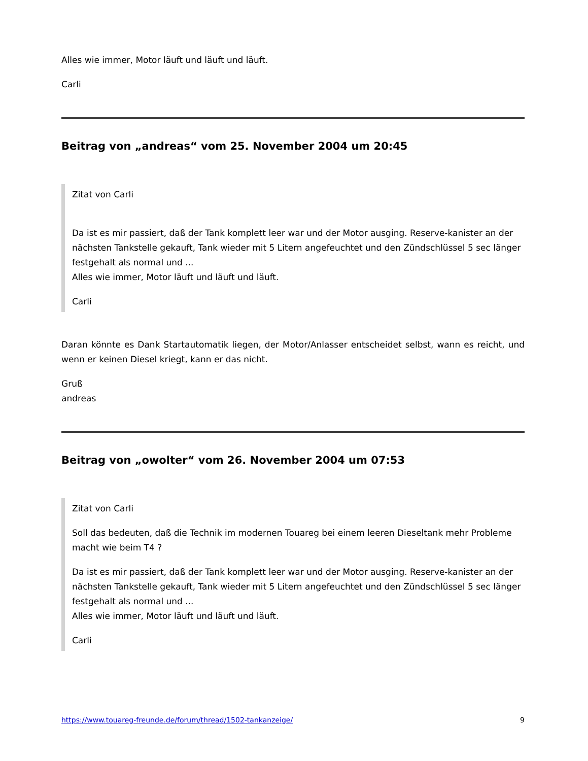Alles wie immer, Motor läuft und läuft und läuft.
Carli
Beitrag von „andreas“ vom 25. November 2004 um 20:45
Zitat von Carli
Da ist es mir passiert, daß der Tank komplett leer war und der Motor ausging. Reserve-kanister an der nächsten Tankstelle gekauft, Tank wieder mit 5 Litern angefeuchtet und den Zündschlüssel 5 sec länger festgehalt als normal und ...
Alles wie immer, Motor läuft und läuft und läuft.
Carli
Daran könnte es Dank Startautomatik liegen, der Motor/Anlasser entscheidet selbst, wann es reicht, und wenn er keinen Diesel kriegt, kann er das nicht.
Gruß
andreas
Beitrag von „owolter“ vom 26. November 2004 um 07:53
Zitat von Carli
Soll das bedeuten, daß die Technik im modernen Touareg bei einem leeren Dieseltank mehr Probleme macht wie beim T4 ?
Da ist es mir passiert, daß der Tank komplett leer war und der Motor ausging. Reserve-kanister an der nächsten Tankstelle gekauft, Tank wieder mit 5 Litern angefeuchtet und den Zündschlüssel 5 sec länger festgehalt als normal und ...
Alles wie immer, Motor läuft und läuft und läuft.
Carli
https://www.touareg-freunde.de/forum/thread/1502-tankanzeige/ 9